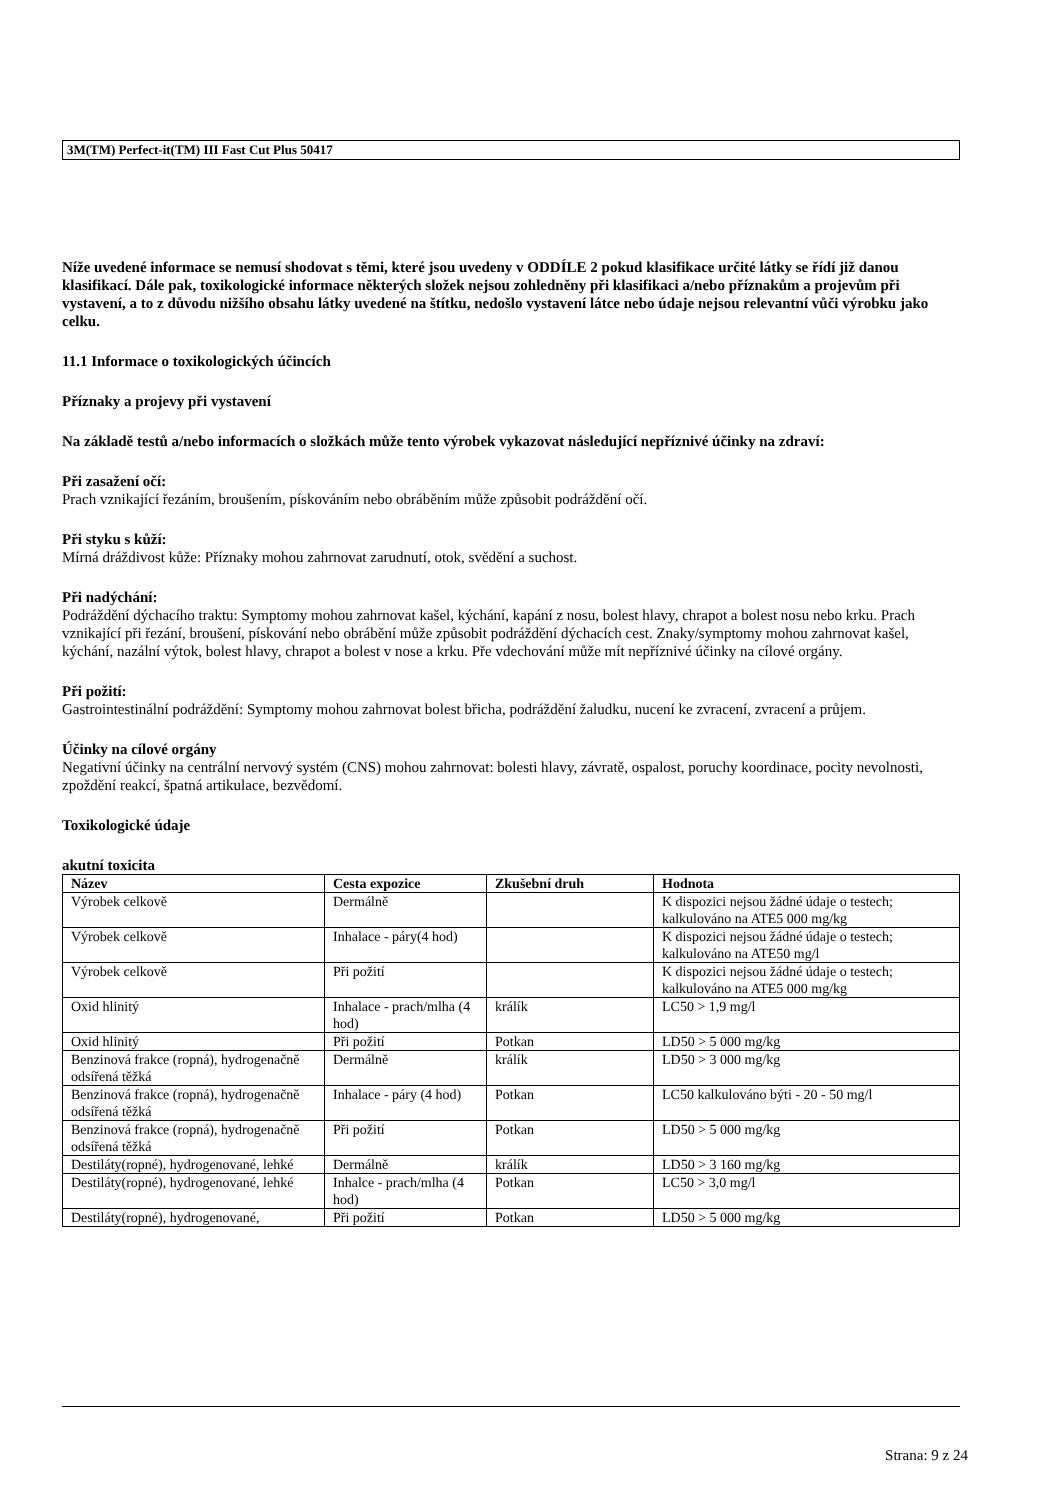3M(TM) Perfect-it(TM) III Fast Cut Plus 50417
Níže uvedené informace se nemusí shodovat s těmi, které jsou uvedeny v ODDÍLE 2 pokud klasifikace určité látky se řídí již danou klasifikací. Dále pak, toxikologické informace některých složek nejsou zohledněny při klasifikaci a/nebo příznakům a projevům při vystavení, a to z důvodu nižšího obsahu látky uvedené na štítku, nedošlo vystavení látce nebo údaje nejsou relevantní vůči výrobku jako celku.
11.1 Informace o toxikologických účincích
Příznaky a projevy při vystavení
Na základě testů a/nebo informacích o složkách může tento výrobek vykazovat následující nepříznivé účinky na zdraví:
Při zasažení očí:
Prach vznikající řezáním, broušením, pískováním nebo obráběním může způsobit podráždění očí.
Při styku s kůží:
Mírná dráždivost kůže: Příznaky mohou zahrnovat zarudnutí, otok, svědění a suchost.
Při nadýchání:
Podráždění dýchacího traktu: Symptomy mohou zahrnovat kašel, kýchání, kapání z nosu, bolest hlavy, chrapot a bolest nosu nebo krku. Prach vznikající při řezání, broušení, pískování nebo obrábění může způsobit podráždění dýchacích cest. Znaky/symptomy mohou zahrnovat kašel, kýchání, nazální výtok, bolest hlavy, chrapot a bolest v nose a krku. Pře vdechování může mít nepříznivé účinky na cílové orgány.
Při požití:
Gastrointestinální podráždění: Symptomy mohou zahrnovat bolest břicha, podráždění žaludku, nucení ke zvracení, zvracení a průjem.
Účinky na cílové orgány
Negativní účinky na centrální nervový systém (CNS) mohou zahrnovat: bolesti hlavy, závratě, ospalost, poruchy koordinace, pocity nevolnosti, zpoždění reakcí, špatná artikulace, bezvědomí.
Toxikologické údaje
akutní toxicita
| Název | Cesta expozice | Zkušební druh | Hodnota |
| --- | --- | --- | --- |
| Výrobek celkově | Dermálně | | K dispozici nejsou žádné údaje o testech; kalkulováno na ATE5 000 mg/kg |
| Výrobek celkově | Inhalace - páry(4 hod) | | K dispozici nejsou žádné údaje o testech; kalkulováno na ATE50 mg/l |
| Výrobek celkově | Při požití | | K dispozici nejsou žádné údaje o testech; kalkulováno na ATE5 000 mg/kg |
| Oxid hlinitý | Inhalace - prach/mlha (4 hod) | králík | LC50 > 1,9 mg/l |
| Oxid hlinitý | Při požití | Potkan | LD50 > 5 000 mg/kg |
| Benzinová frakce (ropná), hydrogenačně odsířená těžká | Dermálně | králík | LD50 > 3 000 mg/kg |
| Benzinová frakce (ropná), hydrogenačně odsířená těžká | Inhalace - páry (4 hod) | Potkan | LC50 kalkulováno býti - 20 - 50 mg/l |
| Benzinová frakce (ropná), hydrogenačně odsířená těžká | Při požití | Potkan | LD50 > 5 000 mg/kg |
| Destiláty(ropné), hydrogenované, lehké | Dermálně | králík | LD50 > 3 160 mg/kg |
| Destiláty(ropné), hydrogenované, lehké | Inhalce - prach/mlha (4 hod) | Potkan | LC50 > 3,0 mg/l |
| Destiláty(ropné), hydrogenované, | Při požití | Potkan | LD50 > 5 000 mg/kg |
Strana: 9 z 24